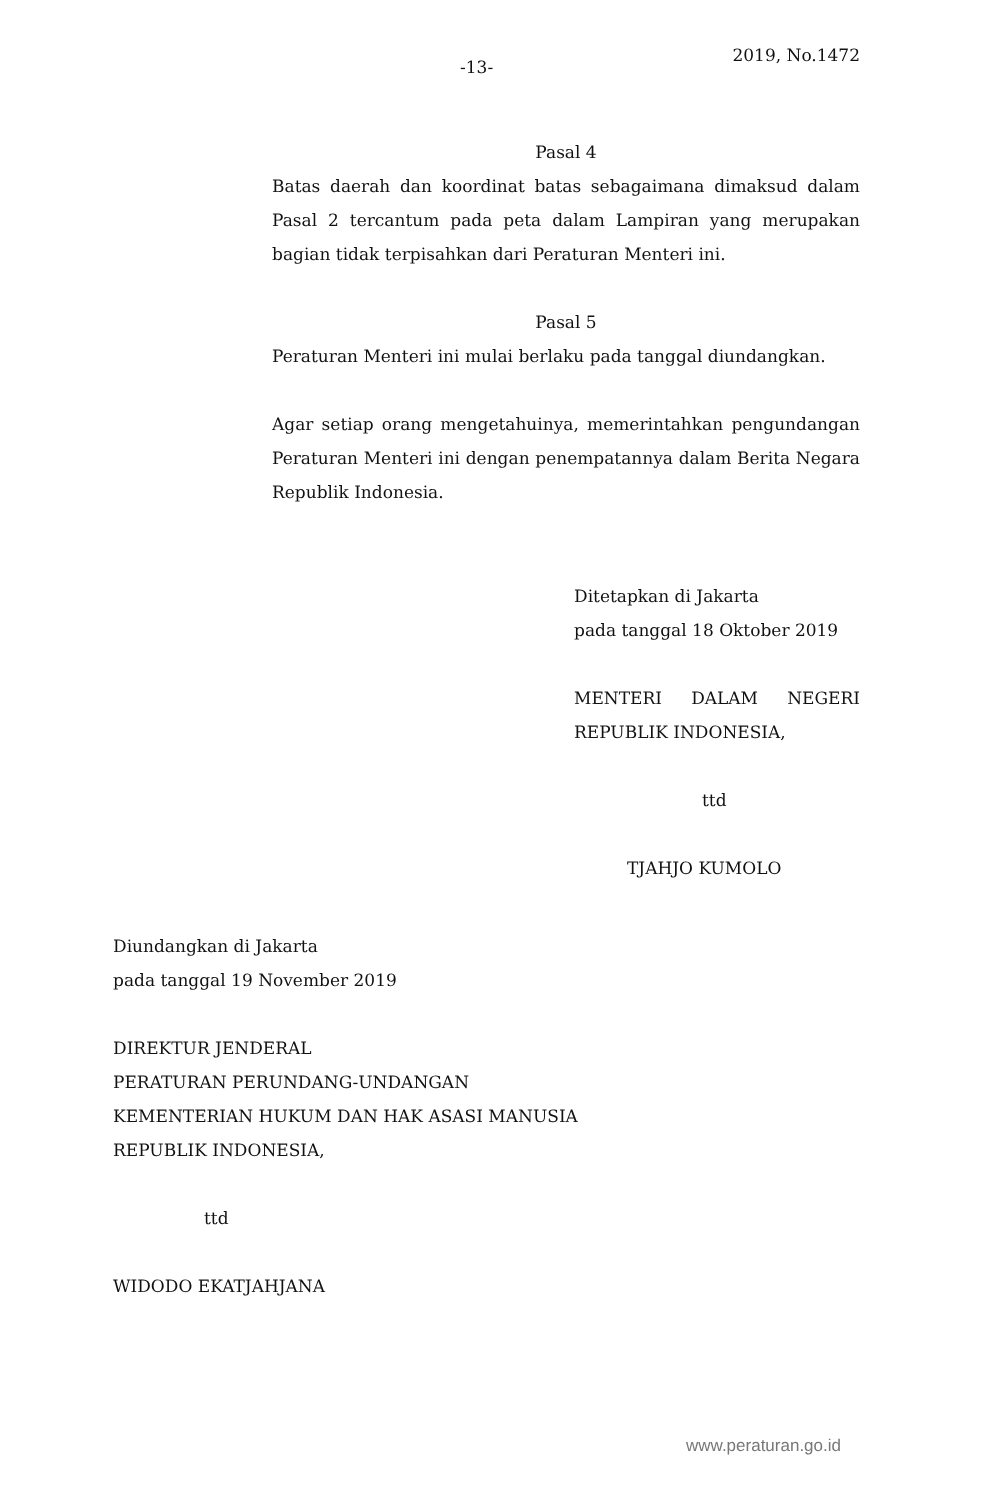-13- 2019, No.1472
Pasal 4
Batas daerah dan koordinat batas sebagaimana dimaksud dalam Pasal 2 tercantum pada peta dalam Lampiran yang merupakan bagian tidak terpisahkan dari Peraturan Menteri ini.
Pasal 5
Peraturan Menteri ini mulai berlaku pada tanggal diundangkan.
Agar setiap orang mengetahuinya, memerintahkan pengundangan Peraturan Menteri ini dengan penempatannya dalam Berita Negara Republik Indonesia.
Ditetapkan di Jakarta
pada tanggal 18 Oktober 2019
MENTERI DALAM NEGERI
REPUBLIK INDONESIA,
ttd
TJAHJO KUMOLO
Diundangkan di Jakarta
pada tanggal 19 November 2019
DIREKTUR JENDERAL
PERATURAN PERUNDANG-UNDANGAN
KEMENTERIAN HUKUM DAN HAK ASASI MANUSIA
REPUBLIK INDONESIA,
ttd
WIDODO EKATJAHJANA
www.peraturan.go.id